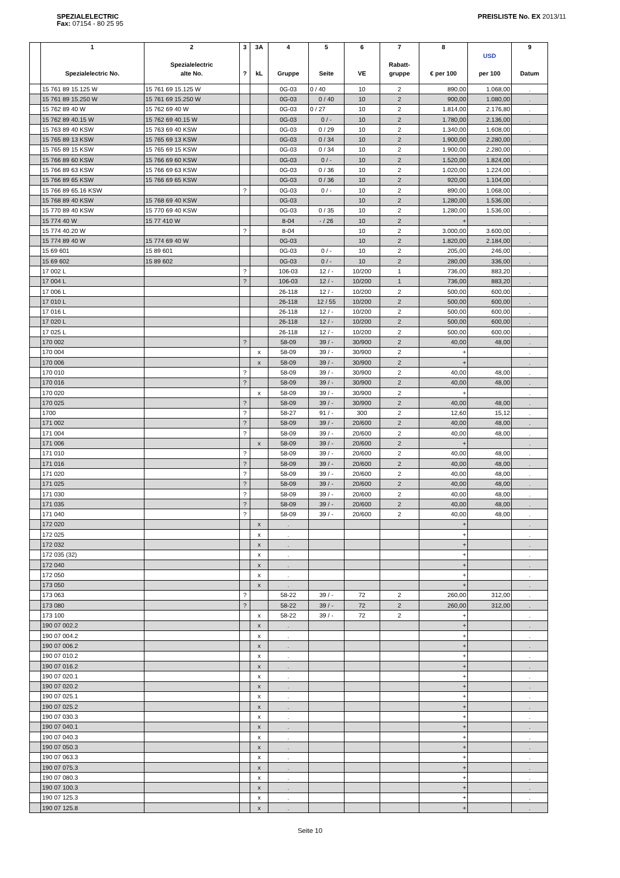SPEZIALELECTRIC
Fax: 07154 - 80 25 95
PREISLISTE No. EX 2013/11
| | 1 Spezialelectric No. | 2 Spezialelectric alte No. | 3 ? | 3A kL | 4 Gruppe | 5 Seite | 6 VE | 7 Rabatt- gruppe | 8 € per 100 | USD per 100 | 9 Datum |
| --- | --- | --- | --- | --- | --- | --- | --- | --- | --- | --- | --- |
| | 15 761 89 15.125 W | 15 761 69 15.125 W | | | 0G-03 | 0 / 40 | 10 | 2 | 890,00 | 1.068,00 | . |
| | 15 761 89 15.250 W | 15 761 69 15.250 W | | | 0G-03 | 0 / 40 | 10 | 2 | 900,00 | 1.080,00 | . |
| | 15 762 89 40 W | 15 762 69 40 W | | | 0G-03 | 0 / 27 | 10 | 2 | 1.814,00 | 2.176,80 | . |
| | 15 762 89 40.15 W | 15 762 69 40.15 W | | | 0G-03 | 0 / - | 10 | 2 | 1.780,00 | 2.136,00 | . |
| | 15 763 89 40 KSW | 15 763 69 40 KSW | | | 0G-03 | 0 / 29 | 10 | 2 | 1.340,00 | 1.608,00 | . |
| | 15 765 89 13 KSW | 15 765 69 13 KSW | | | 0G-03 | 0 / 34 | 10 | 2 | 1.900,00 | 2.280,00 | . |
| | 15 765 89 15 KSW | 15 765 69 15 KSW | | | 0G-03 | 0 / 34 | 10 | 2 | 1.900,00 | 2.280,00 | . |
| | 15 766 89 60 KSW | 15 766 69 60 KSW | | | 0G-03 | 0 / - | 10 | 2 | 1.520,00 | 1.824,00 | . |
| | 15 766 89 63 KSW | 15 766 69 63 KSW | | | 0G-03 | 0 / 36 | 10 | 2 | 1.020,00 | 1.224,00 | . |
| | 15 766 89 65 KSW | 15 766 69 65 KSW | | | 0G-03 | 0 / 36 | 10 | 2 | 920,00 | 1.104,00 | . |
| | 15 766 89 65.16 KSW | | ? | | 0G-03 | 0 / - | 10 | 2 | 890,00 | 1.068,00 | . |
| | 15 768 89 40 KSW | 15 768 69 40 KSW | | | 0G-03 | | 10 | 2 | 1.280,00 | 1.536,00 | . |
| | 15 770 89 40 KSW | 15 770 69 40 KSW | | | 0G-03 | 0 / 35 | 10 | 2 | 1.280,00 | 1.536,00 | . |
| | 15 774 40 W | 15 77 410 W | | | 8-04 | - / 26 | 10 | 2 | + | | . |
| | 15 774 40.20 W | | ? | | 8-04 | | 10 | 2 | 3.000,00 | 3.600,00 | . |
| | 15 774 89 40 W | 15 774 69 40 W | | | 0G-03 | | 10 | 2 | 1.820,00 | 2.184,00 | . |
| | 15 69 601 | 15 89 601 | | | 0G-03 | 0 / - | 10 | 2 | 205,00 | 246,00 | . |
| | 15 69 602 | 15 89 602 | | | 0G-03 | 0 / - | 10 | 2 | 280,00 | 336,00 | . |
| | 17 002 L | | ? | | 106-03 | 12 / - | 10/200 | 1 | 736,00 | 883,20 | . |
| | 17 004 L | | ? | | 106-03 | 12 / - | 10/200 | 1 | 736,00 | 883,20 | . |
| | 17 006 L | | | | 26-118 | 12 / - | 10/200 | 2 | 500,00 | 600,00 | . |
| | 17 010 L | | | | 26-118 | 12 / 55 | 10/200 | 2 | 500,00 | 600,00 | . |
| | 17 016 L | | | | 26-118 | 12 / - | 10/200 | 2 | 500,00 | 600,00 | . |
| | 17 020 L | | | | 26-118 | 12 / - | 10/200 | 2 | 500,00 | 600,00 | . |
| | 17 025 L | | | | 26-118 | 12 / - | 10/200 | 2 | 500,00 | 600,00 | . |
| | 170 002 | | ? | | 58-09 | 39 / - | 30/900 | 2 | 40,00 | 48,00 | . |
| | 170 004 | | | x | 58-09 | 39 / - | 30/900 | 2 | + | | . |
| | 170 006 | | | x | 58-09 | 39 / - | 30/900 | 2 | + | | . |
| | 170 010 | | ? | | 58-09 | 39 / - | 30/900 | 2 | 40,00 | 48,00 | . |
| | 170 016 | | ? | | 58-09 | 39 / - | 30/900 | 2 | 40,00 | 48,00 | . |
| | 170 020 | | | x | 58-09 | 39 / - | 30/900 | 2 | + | | . |
| | 170 025 | | ? | | 58-09 | 39 / - | 30/900 | 2 | 40,00 | 48,00 | . |
| | 1700 | | ? | | 58-27 | 91 / - | 300 | 2 | 12,60 | 15,12 | . |
| | 171 002 | | ? | | 58-09 | 39 / - | 20/600 | 2 | 40,00 | 48,00 | . |
| | 171 004 | | ? | | 58-09 | 39 / - | 20/600 | 2 | 40,00 | 48,00 | . |
| | 171 006 | | | x | 58-09 | 39 / - | 20/600 | 2 | + | | . |
| | 171 010 | | ? | | 58-09 | 39 / - | 20/600 | 2 | 40,00 | 48,00 | . |
| | 171 016 | | ? | | 58-09 | 39 / - | 20/600 | 2 | 40,00 | 48,00 | . |
| | 171 020 | | ? | | 58-09 | 39 / - | 20/600 | 2 | 40,00 | 48,00 | . |
| | 171 025 | | ? | | 58-09 | 39 / - | 20/600 | 2 | 40,00 | 48,00 | . |
| | 171 030 | | ? | | 58-09 | 39 / - | 20/600 | 2 | 40,00 | 48,00 | . |
| | 171 035 | | ? | | 58-09 | 39 / - | 20/600 | 2 | 40,00 | 48,00 | . |
| | 171 040 | | ? | | 58-09 | 39 / - | 20/600 | 2 | 40,00 | 48,00 | . |
| | 172 020 | | | x | . | | | | + | | . |
| | 172 025 | | | x | . | | | | + | | . |
| | 172 032 | | | x | . | | | | + | | . |
| | 172 035 (32) | | | x | . | | | | + | | . |
| | 172 040 | | | x | . | | | | + | | . |
| | 172 050 | | | x | . | | | | + | | . |
| | 173 050 | | | x | . | | | | + | | . |
| | 173 063 | | ? | | 58-22 | 39 / - | 72 | 2 | 260,00 | 312,00 | . |
| | 173 080 | | ? | | 58-22 | 39 / - | 72 | 2 | 260,00 | 312,00 | . |
| | 173 100 | | | x | 58-22 | 39 / - | 72 | 2 | + | | . |
| | 190 07 002.2 | | | x | . | | | | + | | . |
| | 190 07 004.2 | | | x | . | | | | + | | . |
| | 190 07 006.2 | | | x | . | | | | + | | . |
| | 190 07 010.2 | | | x | . | | | | + | | . |
| | 190 07 016.2 | | | x | . | | | | + | | . |
| | 190 07 020.1 | | | x | . | | | | + | | . |
| | 190 07 020.2 | | | x | . | | | | + | | . |
| | 190 07 025.1 | | | x | . | | | | + | | . |
| | 190 07 025.2 | | | x | . | | | | + | | . |
| | 190 07 030.3 | | | x | . | | | | + | | . |
| | 190 07 040.1 | | | x | . | | | | + | | . |
| | 190 07 040.3 | | | x | . | | | | + | | . |
| | 190 07 050.3 | | | x | . | | | | + | | . |
| | 190 07 063.3 | | | x | . | | | | + | | . |
| | 190 07 075.3 | | | x | . | | | | + | | . |
| | 190 07 080.3 | | | x | . | | | | + | | . |
| | 190 07 100.3 | | | x | . | | | | + | | . |
| | 190 07 125.3 | | | x | . | | | | + | | . |
| | 190 07 125.8 | | | x | . | | | | + | | . |
Seite 10